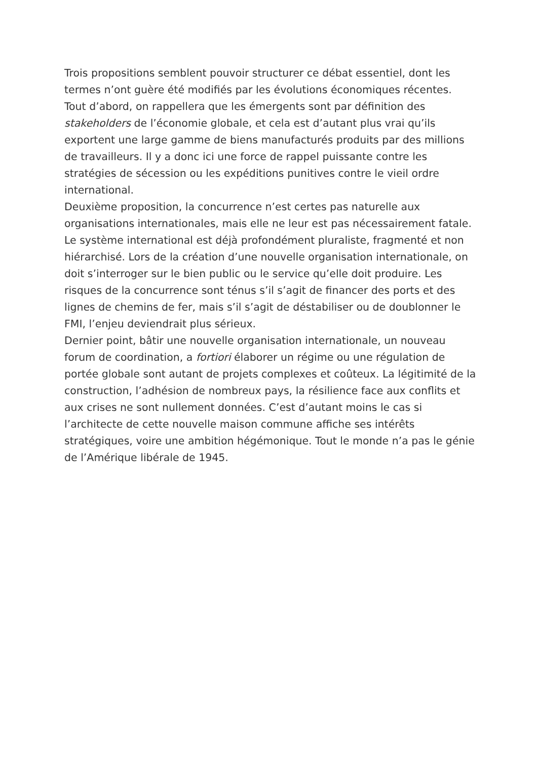Trois propositions semblent pouvoir structurer ce débat essentiel, dont les termes n’ont guère été modifiés par les évolutions économiques récentes. Tout d’abord, on rappellera que les émergents sont par définition des stakeholders de l’économie globale, et cela est d’autant plus vrai qu’ils exportent une large gamme de biens manufacturés produits par des millions de travailleurs. Il y a donc ici une force de rappel puissante contre les stratégies de sécession ou les expéditions punitives contre le vieil ordre international.
Deuxième proposition, la concurrence n’est certes pas naturelle aux organisations internationales, mais elle ne leur est pas nécessairement fatale. Le système international est déjà profondément pluraliste, fragmenté et non hiérarchisé. Lors de la création d’une nouvelle organisation internationale, on doit s’interroger sur le bien public ou le service qu’elle doit produire. Les risques de la concurrence sont ténus s’il s’agit de financer des ports et des lignes de chemins de fer, mais s’il s’agit de déstabiliser ou de doublonner le FMI, l’enjeu deviendrait plus sérieux.
Dernier point, bâtir une nouvelle organisation internationale, un nouveau forum de coordination, a fortiori élaborer un régime ou une régulation de portée globale sont autant de projets complexes et coûteux. La légitimité de la construction, l’adhésion de nombreux pays, la résilience face aux conflits et aux crises ne sont nullement données. C’est d’autant moins le cas si l’architecte de cette nouvelle maison commune affiche ses intérêts stratégiques, voire une ambition hégémonique. Tout le monde n’a pas le génie de l’Amérique libérale de 1945.